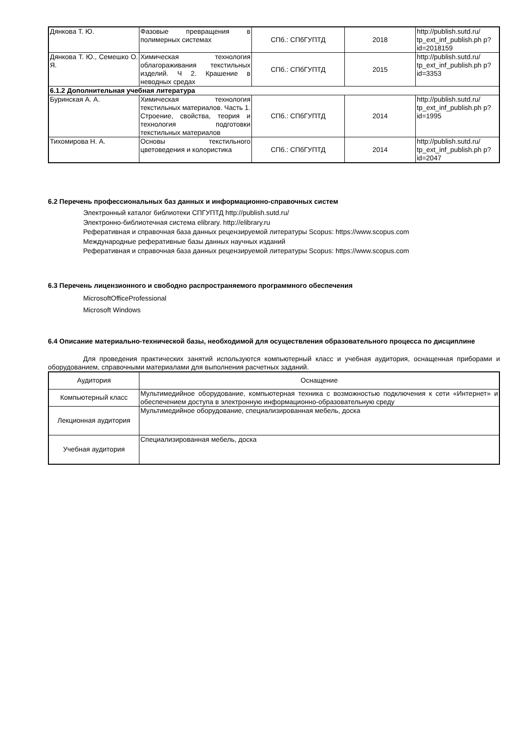| Дянкова Т. Ю. | Фазовые превращения в полимерных системах | СПб.: СПбГУПТД | 2018 | http://publish.sutd.ru/ tp_ext_inf_publish.ph p?id=2018159 |
| Дянкова Т. Ю., Семешко О. Я. | Химическая технология облагораживания текстильных изделий. Ч 2. Крашение в неводных средах | СПб.: СПбГУПТД | 2015 | http://publish.sutd.ru/ tp_ext_inf_publish.ph p?id=3353 |
| 6.1.2 Дополнительная учебная литература | | | | |
| Буринская А. А. | Химическая технология текстильных материалов. Часть 1. Строение, свойства, теория и технология подготовки текстильных материалов | СПб.: СПбГУПТД | 2014 | http://publish.sutd.ru/ tp_ext_inf_publish.ph p?id=1995 |
| Тихомирова Н. А. | Основы текстильного цветоведения и колористика | СПб.: СПбГУПТД | 2014 | http://publish.sutd.ru/ tp_ext_inf_publish.ph p?id=2047 |
6.2 Перечень профессиональных баз данных и информационно-справочных систем
Электронный каталог библиотеки СПГУПТД http://publish.sutd.ru/
Электронно-библиотечная система elibrary. http://elibrary.ru
Реферативная и справочная база данных рецензируемой литературы Scopus: https://www.scopus.com
Международные реферативные базы данных научных изданий
Реферативная и справочная база данных рецензируемой литературы Scopus: https://www.scopus.com
6.3 Перечень лицензионного и свободно распространяемого программного обеспечения
MicrosoftOfficeProfessional
Microsoft Windows
6.4 Описание материально-технической базы, необходимой для осуществления образовательного процесса по дисциплине
Для проведения практических занятий используются компьютерный класс и учебная аудитория, оснащенная приборами и оборудованием, справочными материалами для выполнения расчетных заданий.
| Аудитория | Оснащение |
| Компьютерный класс | Мультимедийное оборудование, компьютерная техника с возможностью подключения к сети «Интернет» и обеспечением доступа в электронную информационно-образовательную среду |
| Лекционная аудитория | Мультимедийное оборудование, специализированная мебель, доска |
| Учебная аудитория | Специализированная мебель, доска |